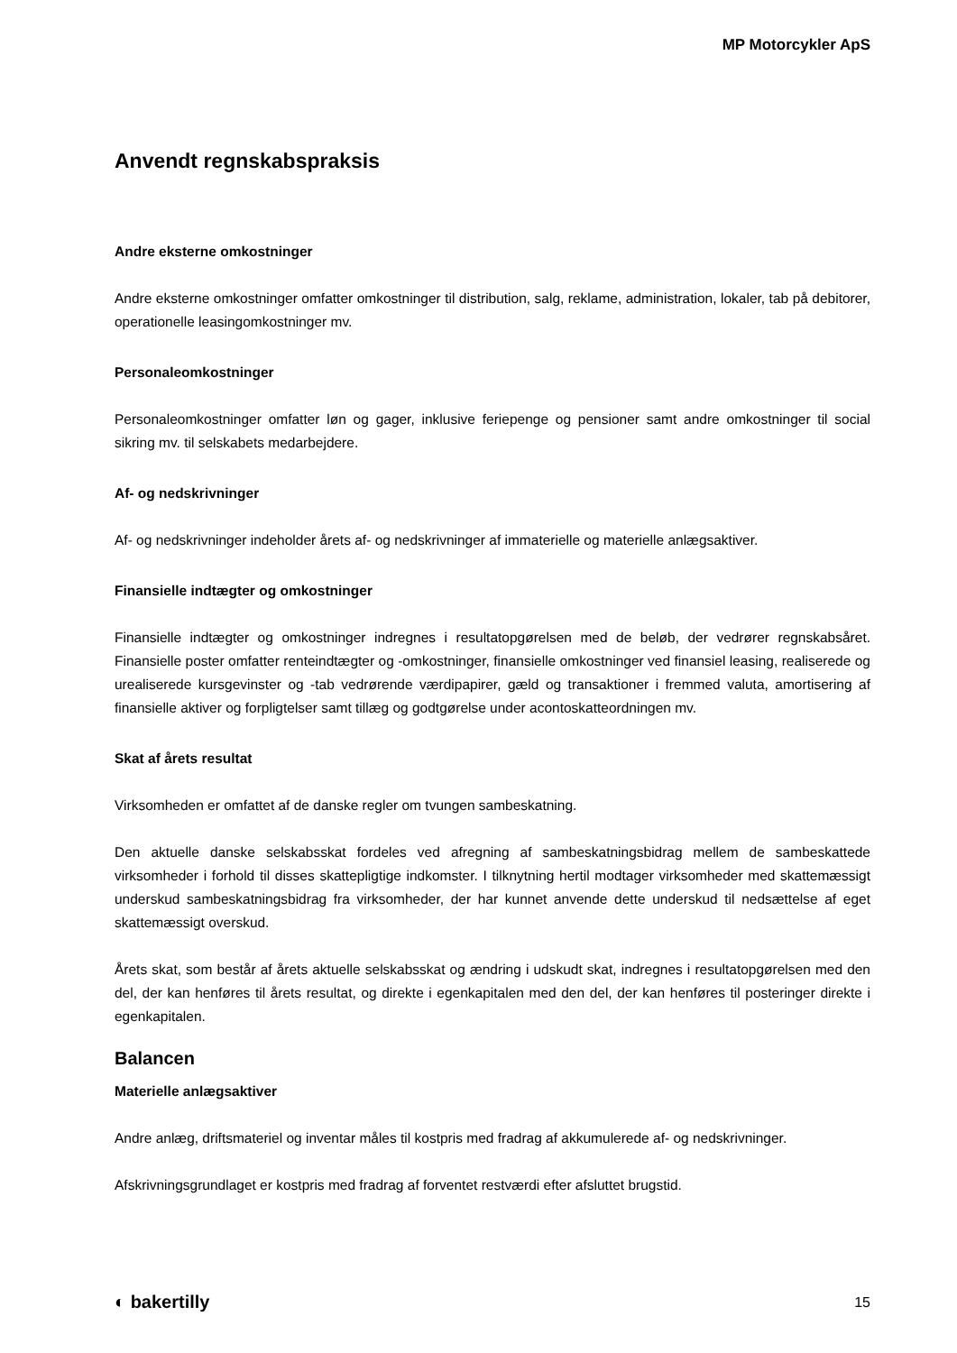MP Motorcykler ApS
Anvendt regnskabspraksis
Andre eksterne omkostninger
Andre eksterne omkostninger omfatter omkostninger til distribution, salg, reklame, administration, lokaler, tab på debitorer, operationelle leasingomkostninger mv.
Personaleomkostninger
Personaleomkostninger omfatter løn og gager, inklusive feriepenge og pensioner samt andre omkostninger til social sikring mv. til selskabets medarbejdere.
Af- og nedskrivninger
Af- og nedskrivninger indeholder årets af- og nedskrivninger af immaterielle og materielle anlægsaktiver.
Finansielle indtægter og omkostninger
Finansielle indtægter og omkostninger indregnes i resultatopgørelsen med de beløb, der vedrører regnskabsåret. Finansielle poster omfatter renteindtægter og -omkostninger, finansielle omkostninger ved finansiel leasing, realiserede og urealiserede kursgevinster og -tab vedrørende værdipapirer, gæld og transaktioner i fremmed valuta, amortisering af finansielle aktiver og forpligtelser samt tillæg og godtgørelse under acontoskatteordningen mv.
Skat af årets resultat
Virksomheden er omfattet af de danske regler om tvungen sambeskatning.
Den aktuelle danske selskabsskat fordeles ved afregning af sambeskatningsbidrag mellem de sambeskattede virksomheder i forhold til disses skattepligtige indkomster. I tilknytning hertil modtager virksomheder med skattemæssigt underskud sambeskatningsbidrag fra virksomheder, der har kunnet anvende dette underskud til nedsættelse af eget skattemæssigt overskud.
Årets skat, som består af årets aktuelle selskabsskat og ændring i udskudt skat, indregnes i resultatopgørelsen med den del, der kan henføres til årets resultat, og direkte i egenkapitalen med den del, der kan henføres til posteringer direkte i egenkapitalen.
Balancen
Materielle anlægsaktiver
Andre anlæg, driftsmateriel og inventar måles til kostpris med fradrag af akkumulerede af- og nedskrivninger.
Afskrivningsgrundlaget er kostpris med fradrag af forventet restværdi efter afsluttet brugstid.
◐ bakertilly 15